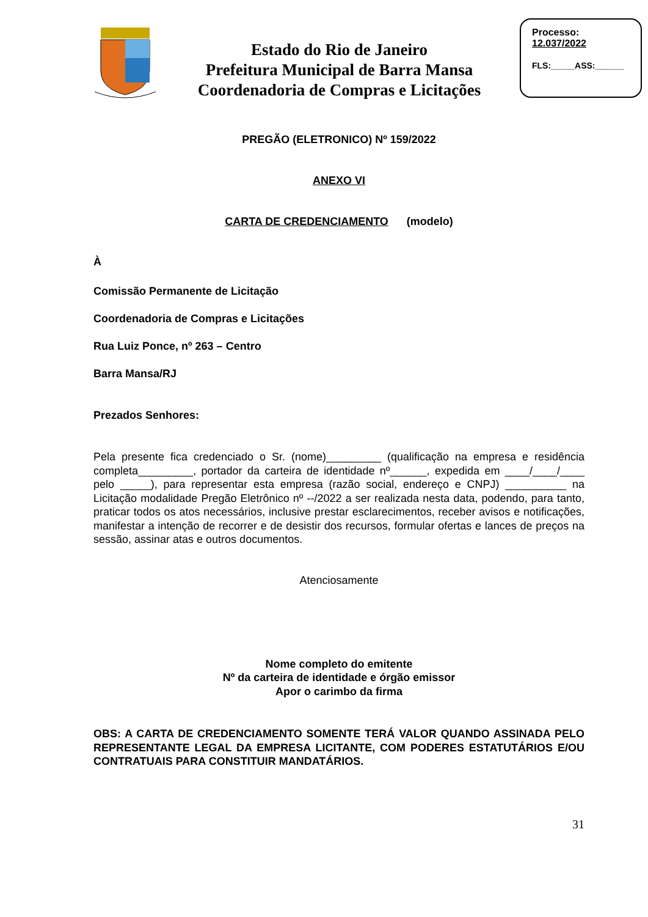Estado do Rio de Janeiro
Prefeitura Municipal de Barra Mansa
Coordenadoria de Compras e Licitações
Processo:
12.037/2022
FLS:_____ASS:______
PREGÃO (ELETRONICO) Nº 159/2022
ANEXO VI
CARTA DE CREDENCIAMENTO (modelo)
À
Comissão Permanente de Licitação
Coordenadoria de Compras e Licitações
Rua Luiz Ponce, nº 263 – Centro
Barra Mansa/RJ
Prezados Senhores:
Pela presente fica credenciado o Sr. (nome)_________ (qualificação na empresa e residência completa_________, portador da carteira de identidade nº______, expedida em ____/____/____ pelo _____), para representar esta empresa (razão social, endereço e CNPJ) __________ na Licitação modalidade Pregão Eletrônico nº --/2022 a ser realizada nesta data, podendo, para tanto, praticar todos os atos necessários, inclusive prestar esclarecimentos, receber avisos e notificações, manifestar a intenção de recorrer e de desistir dos recursos, formular ofertas e lances de preços na sessão, assinar atas e outros documentos.
Atenciosamente
Nome completo do emitente
Nº da carteira de identidade e órgão emissor
Apor o carimbo da firma
OBS: A CARTA DE CREDENCIAMENTO SOMENTE TERÁ VALOR QUANDO ASSINADA PELO REPRESENTANTE LEGAL DA EMPRESA LICITANTE, COM PODERES ESTATUTÁRIOS E/OU CONTRATUAIS PARA CONSTITUIR MANDATÁRIOS.
31